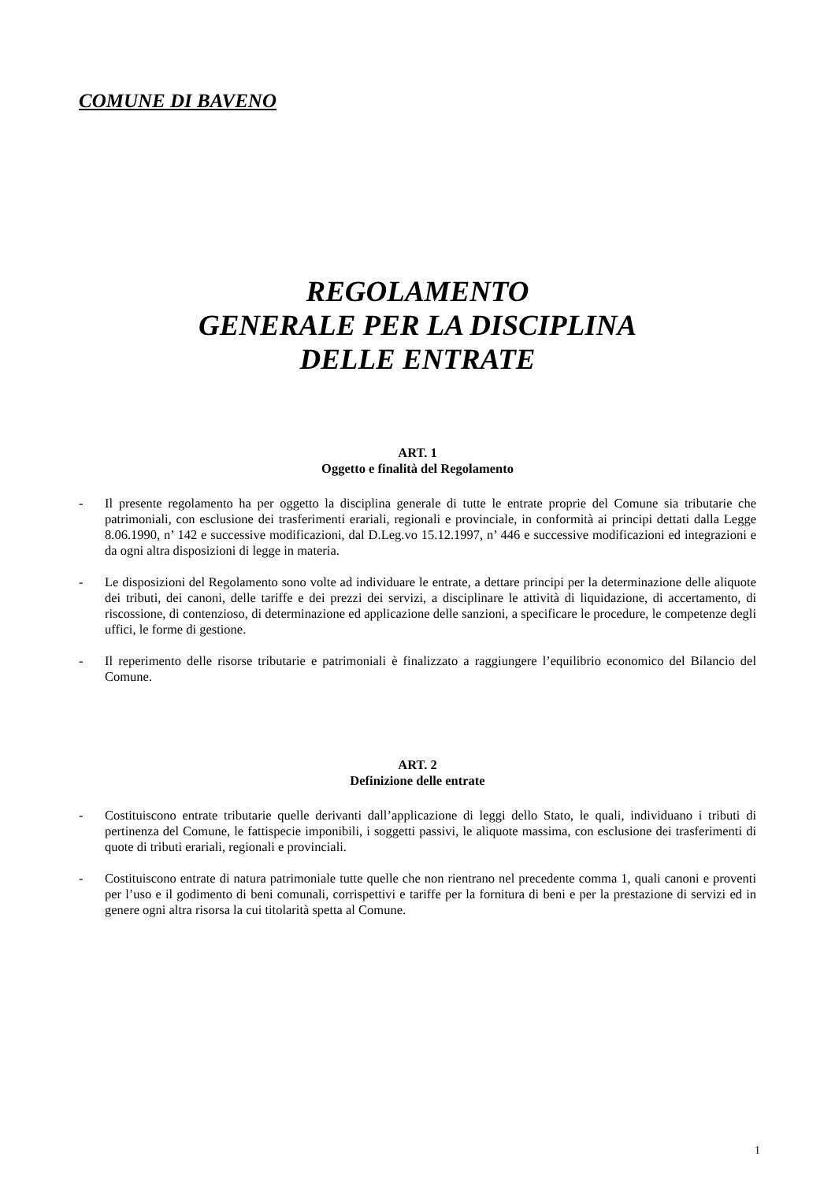COMUNE DI BAVENO
REGOLAMENTO
GENERALE PER LA DISCIPLINA
DELLE ENTRATE
ART. 1
Oggetto e finalità del Regolamento
- Il presente regolamento ha per oggetto la disciplina generale di tutte le entrate proprie del Comune sia tributarie che patrimoniali, con esclusione dei trasferimenti erariali, regionali e provinciale, in conformità ai principi dettati dalla Legge 8.06.1990, n’ 142 e successive modificazioni, dal D.Leg.vo 15.12.1997, n’ 446 e successive modificazioni ed integrazioni e da ogni altra disposizioni di legge in materia.
- Le disposizioni del Regolamento sono volte ad individuare le entrate, a dettare principi per la determinazione delle aliquote dei tributi, dei canoni, delle tariffe e dei prezzi dei servizi, a disciplinare le attività di liquidazione, di accertamento, di riscossione, di contenzioso, di determinazione ed applicazione delle sanzioni, a specificare le procedure, le competenze degli uffici, le forme di gestione.
- Il reperimento delle risorse tributarie e patrimoniali è finalizzato a raggiungere l’equilibrio economico del Bilancio del Comune.
ART. 2
Definizione delle entrate
- Costituiscono entrate tributarie quelle derivanti dall’applicazione di leggi dello Stato, le quali, individuano i tributi di pertinenza del Comune, le fattispecie imponibili, i soggetti passivi, le aliquote massima, con esclusione dei trasferimenti di quote di tributi erariali, regionali e provinciali.
- Costituiscono entrate di natura patrimoniale tutte quelle che non rientrano nel precedente comma 1, quali canoni e proventi per l’uso e il godimento di beni comunali, corrispettivi e tariffe per la fornitura di beni e per la prestazione di servizi ed in genere ogni altra risorsa la cui titolarità spetta al Comune.
1